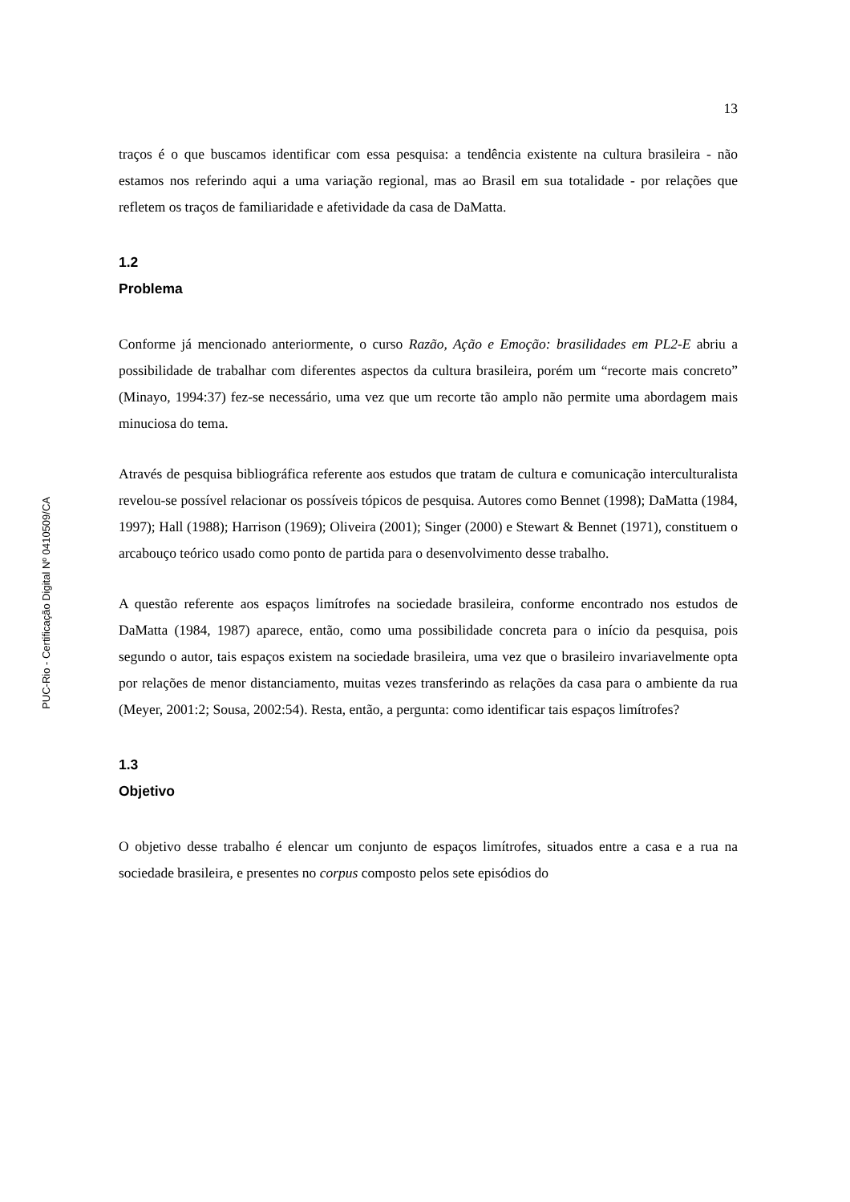PUC-Rio - Certificação Digital Nº 0410509/CA
13
traços é o que buscamos identificar com essa pesquisa: a tendência existente na cultura brasileira - não estamos nos referindo aqui a uma variação regional, mas ao Brasil em sua totalidade - por relações que refletem os traços de familiaridade e afetividade da casa de DaMatta.
1.2
Problema
Conforme já mencionado anteriormente, o curso Razão, Ação e Emoção: brasilidades em PL2-E abriu a possibilidade de trabalhar com diferentes aspectos da cultura brasileira, porém um “recorte mais concreto” (Minayo, 1994:37) fez-se necessário, uma vez que um recorte tão amplo não permite uma abordagem mais minuciosa do tema.
Através de pesquisa bibliográfica referente aos estudos que tratam de cultura e comunicação interculturalista revelou-se possível relacionar os possíveis tópicos de pesquisa. Autores como Bennet (1998); DaMatta (1984, 1997); Hall (1988); Harrison (1969); Oliveira (2001); Singer (2000) e Stewart & Bennet (1971), constituem o arcabouço teórico usado como ponto de partida para o desenvolvimento desse trabalho.
A questão referente aos espaços limítrofes na sociedade brasileira, conforme encontrado nos estudos de DaMatta (1984, 1987) aparece, então, como uma possibilidade concreta para o início da pesquisa, pois segundo o autor, tais espaços existem na sociedade brasileira, uma vez que o brasileiro invariavelmente opta por relações de menor distanciamento, muitas vezes transferindo as relações da casa para o ambiente da rua (Meyer, 2001:2; Sousa, 2002:54). Resta, então, a pergunta: como identificar tais espaços limítrofes?
1.3
Objetivo
O objetivo desse trabalho é elencar um conjunto de espaços limítrofes, situados entre a casa e a rua na sociedade brasileira, e presentes no corpus composto pelos sete episódios do